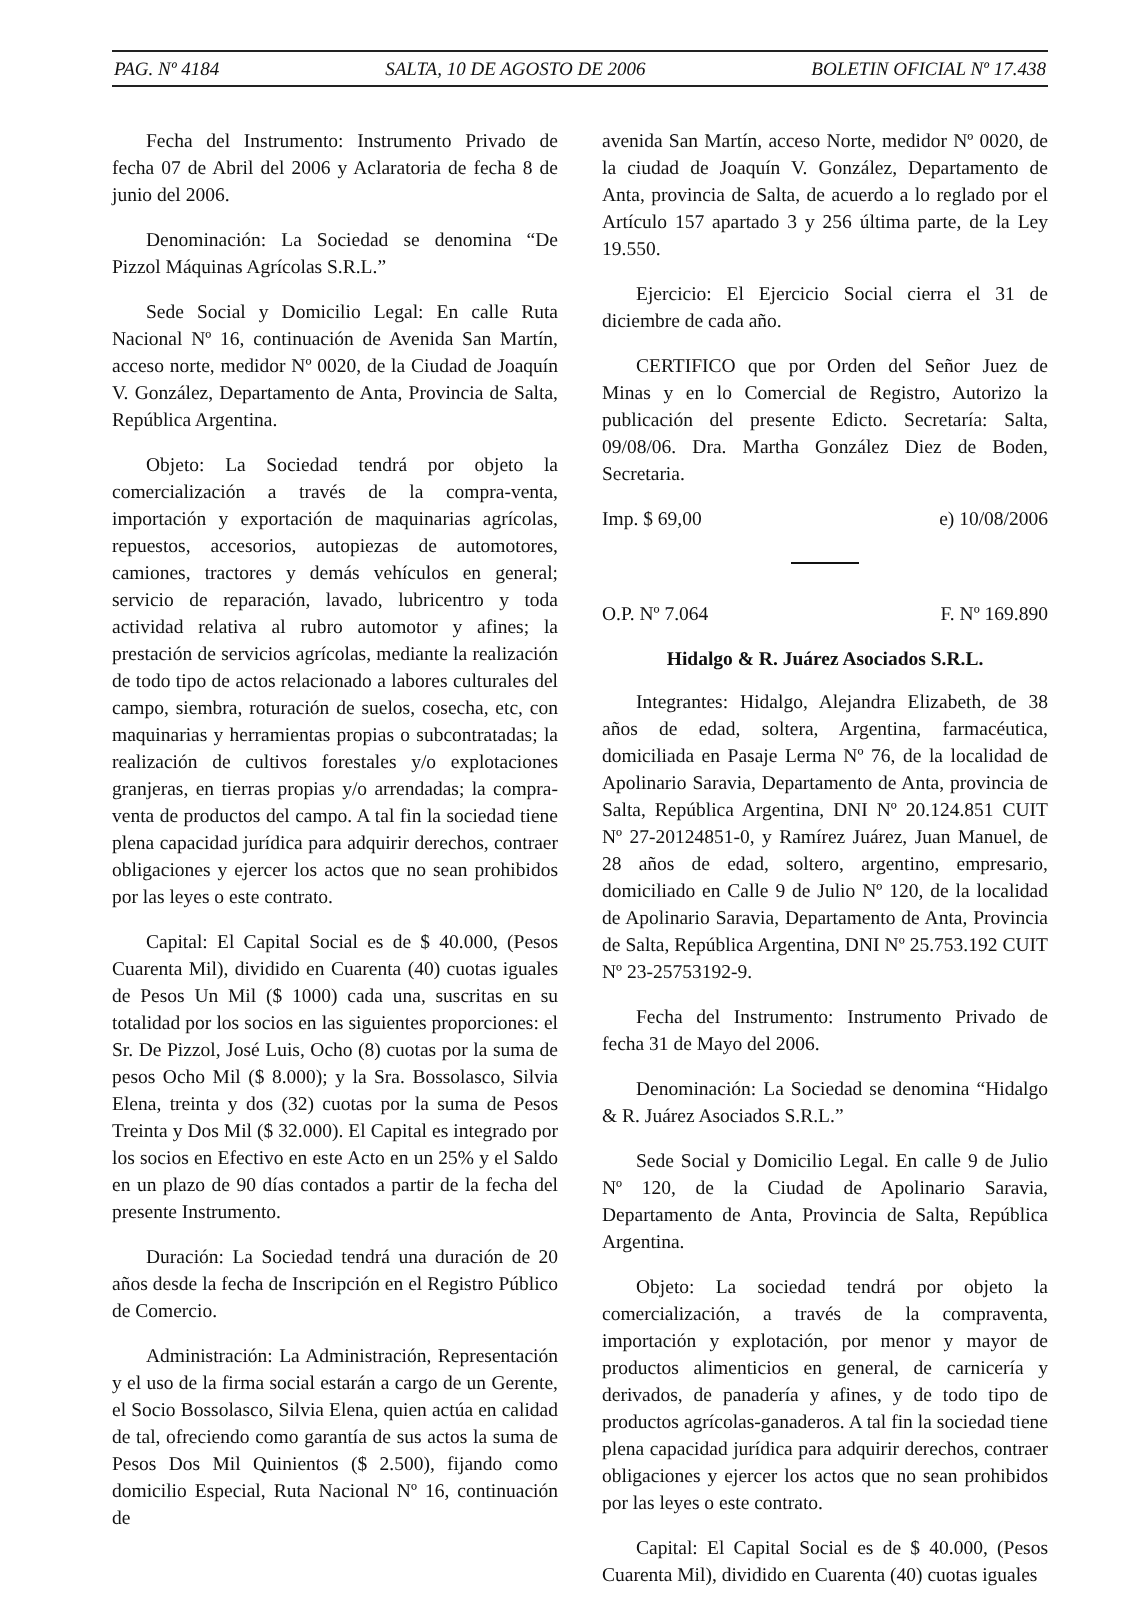PAG. Nº 4184 SALTA, 10 DE AGOSTO DE 2006 BOLETIN OFICIAL Nº 17.438
Fecha del Instrumento: Instrumento Privado de fecha 07 de Abril del 2006 y Aclaratoria de fecha 8 de junio del 2006.
Denominación: La Sociedad se denomina “De Pizzol Máquinas Agrícolas S.R.L.”
Sede Social y Domicilio Legal: En calle Ruta Nacional Nº 16, continuación de Avenida San Martín, acceso norte, medidor Nº 0020, de la Ciudad de Joaquín V. González, Departamento de Anta, Provincia de Salta, República Argentina.
Objeto: La Sociedad tendrá por objeto la comercialización a través de la compra-venta, importación y exportación de maquinarias agrícolas, repuestos, accesorios, autopiezas de automotores, camiones, tractores y demás vehículos en general; servicio de reparación, lavado, lubricentro y toda actividad relativa al rubro automotor y afines; la prestación de servicios agrícolas, mediante la realización de todo tipo de actos relacionado a labores culturales del campo, siembra, roturación de suelos, cosecha, etc, con maquinarias y herramientas propias o subcontratadas; la realización de cultivos forestales y/o explotaciones granjeras, en tierras propias y/o arrendadas; la compra-venta de productos del campo. A tal fin la sociedad tiene plena capacidad jurídica para adquirir derechos, contraer obligaciones y ejercer los actos que no sean prohibidos por las leyes o este contrato.
Capital: El Capital Social es de $ 40.000, (Pesos Cuarenta Mil), dividido en Cuarenta (40) cuotas iguales de Pesos Un Mil ($ 1000) cada una, suscritas en su totalidad por los socios en las siguientes proporciones: el Sr. De Pizzol, José Luis, Ocho (8) cuotas por la suma de pesos Ocho Mil ($ 8.000); y la Sra. Bossolasco, Silvia Elena, treinta y dos (32) cuotas por la suma de Pesos Treinta y Dos Mil ($ 32.000). El Capital es integrado por los socios en Efectivo en este Acto en un 25% y el Saldo en un plazo de 90 días contados a partir de la fecha del presente Instrumento.
Duración: La Sociedad tendrá una duración de 20 años desde la fecha de Inscripción en el Registro Público de Comercio.
Administración: La Administración, Representación y el uso de la firma social estarán a cargo de un Gerente, el Socio Bossolasco, Silvia Elena, quien actúa en calidad de tal, ofreciendo como garantía de sus actos la suma de Pesos Dos Mil Quinientos ($ 2.500), fijando como domicilio Especial, Ruta Nacional Nº 16, continuación de
avenida San Martín, acceso Norte, medidor Nº 0020, de la ciudad de Joaquín V. González, Departamento de Anta, provincia de Salta, de acuerdo a lo reglado por el Artículo 157 apartado 3 y 256 última parte, de la Ley 19.550.
Ejercicio: El Ejercicio Social cierra el 31 de diciembre de cada año.
CERTIFICO que por Orden del Señor Juez de Minas y en lo Comercial de Registro, Autorizo la publicación del presente Edicto. Secretaría: Salta, 09/08/06. Dra. Martha González Diez de Boden, Secretaria.
Imp. $ 69,00 e) 10/08/2006
O.P. Nº 7.064 F. Nº 169.890
Hidalgo & R. Juárez Asociados S.R.L.
Integrantes: Hidalgo, Alejandra Elizabeth, de 38 años de edad, soltera, Argentina, farmacéutica, domiciliada en Pasaje Lerma Nº 76, de la localidad de Apolinario Saravia, Departamento de Anta, provincia de Salta, República Argentina, DNI Nº 20.124.851 CUIT Nº 27-20124851-0, y Ramírez Juárez, Juan Manuel, de 28 años de edad, soltero, argentino, empresario, domiciliado en Calle 9 de Julio Nº 120, de la localidad de Apolinario Saravia, Departamento de Anta, Provincia de Salta, República Argentina, DNI Nº 25.753.192 CUIT Nº 23-25753192-9.
Fecha del Instrumento: Instrumento Privado de fecha 31 de Mayo del 2006.
Denominación: La Sociedad se denomina “Hidalgo & R. Juárez Asociados S.R.L.”
Sede Social y Domicilio Legal. En calle 9 de Julio Nº 120, de la Ciudad de Apolinario Saravia, Departamento de Anta, Provincia de Salta, República Argentina.
Objeto: La sociedad tendrá por objeto la comercialización, a través de la compraventa, importación y explotación, por menor y mayor de productos alimenticios en general, de carnicería y derivados, de panadería y afines, y de todo tipo de productos agrícolas-ganaderos. A tal fin la sociedad tiene plena capacidad jurídica para adquirir derechos, contraer obligaciones y ejercer los actos que no sean prohibidos por las leyes o este contrato.
Capital: El Capital Social es de $ 40.000, (Pesos Cuarenta Mil), dividido en Cuarenta (40) cuotas iguales